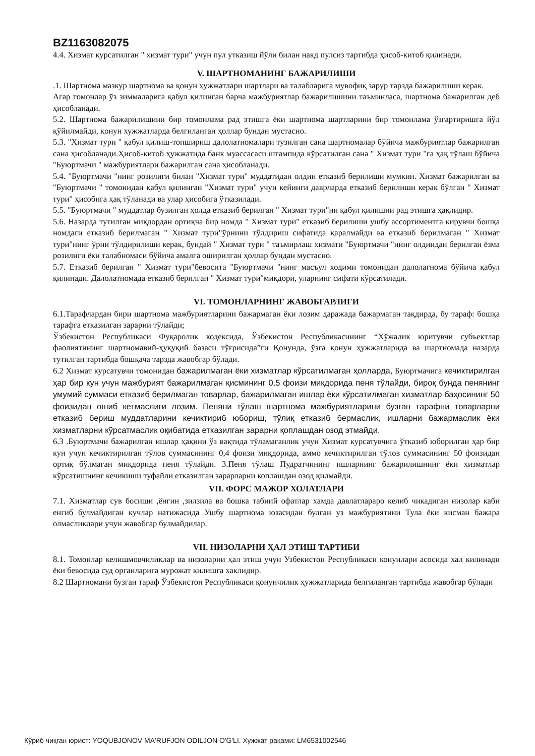BZ1163082075
4.4. Хизмат курсатилган " хизмат тури" учун пул утказиш йўли билан накд пулсиз тартибда ҳисоб-китоб қилинади.
V. ШАРТНОМАНИНГ БАЖАРИЛИШИ
.1. Шартнома мазкур шартнома ва қонун ҳужжатлари шартлари ва талабларига мувофиқ зарур тарзда бажарилиши керак.
Агар томонлар ўз зиммаларига қабул қилинган барча мажбуриятлар бажарилишини таъминласа, шартнома бажарилган деб ҳисобланади.
5.2. Шартнома бажарилишини бир томонлама рад этишга ёки шартнома шартларини бир томонлама ўзгартиришга йўл қўйилмайди, қонун хужжатларда белгиланган ҳоллар бундан мустасно.
5.3. "Хизмат тури " қабул қилиш-топшириш далолатномалари тузилган сана шартномалар бўйича мажбуриятлар бажарилган сана ҳисобланади.Ҳисоб-китоб ҳужжатида банк муассасаси штампида кўрсатилган сана " Хизмат тури "га ҳақ тўлаш бўйича "Буюртмачи " мажбуриятлари бажарилган сана ҳисобланади.
5.4. "Буюртмачи "нинг розилиги билан "Хизмат тури" муддатидан олдин етказиб берилиши мумкин. Хизмат бажарилган ва "Буюртмачи " томонидан қабул қилинган "Хизмат тури" учун кейинги даврларда етказиб берилиши керак бўлган " Хизмат тури" ҳисобига ҳақ тўланади ва улар ҳисобига ўтказилади.
5.5. "Буюртмачи " муддатлар бузилган ҳолда етказиб берилган " Хизмат тури"ни қабул қилишни рад этишга ҳақлидир.
5.6. Назарда тутилган миқдордан ортиқча бир номда " Хизмат тури" етказиб берилиши ушбу ассортиментга кирувчи бошқа номдаги етказиб берилмаган " Хизмат тури"ўрнини тўлдириш сифатида қаралмайди ва етказиб берилмаган " Хизмат тури"нинг ўрни тўлдирилиши керак, бундай " Хизмат тури " таъмирлаш хизмати "Буюртмачи "нинг олдиндан берилган ёзма розилиги ёки талабномаси бўйича амалга оширилган ҳоллар бундан мустасно.
5.7. Етказиб берилган " Хизмат тури"бевосита "Буюртмачи "нинг масъул ходими томонидан далолагнома бўйича қабул қилинади. Далолатномада етказиб берилган " Хизмат тури"миқдори, уларнинг сифати кўрсатилади.
VI. ТОМОНЛАРНИНГ ЖАВОБГАРЛИГИ
6.1.Тарафлардан бири шартнома мажбуриятларини бажармаган ёки лозим даражада бажармаган тақдирда, бу тараф: бошқа тарафга етказилган зарарни тўлайди;
Ўзбекистон Республикаси Фуқаролик кодексида, Ўзбекистон Республикасининг “Хўжалик юритувчи субъектлар фаолиятининг шартномавий-ҳуқуқий базаси тўғрисида”ги Қонунда, ўзга қонун ҳужжатларида ва шартномада назарда тутилган тартибда бошқача тарзда жавобгар бўлади.
6.2 Хизмат курсатувчи томонидан бажарилмаган ёки хизматлар кўрсатилмаган ҳолларда, Буюртмачига кечиктирилган ҳар бир кун учун мажбурият бажарилмаган қисмининг 0,5 фоизи миқдорида пеня тўлайди, бироқ бунда пенянинг умумий суммаси етказиб берилмаган товарлар, бажарилмаган ишлар ёки кўрсатилмаган хизматлар баҳосининг 50 фоизидан ошиб кетмаслиги лозим. Пеняни тўлаш шартнома мажбуриятларини бузган тарафни товарларни етказиб бериш муддатларини кечиктириб юбориш, тўлиқ етказиб бермаслик, ишларни бажармаслик ёки хизматларни кўрсатмаслик оқибатида етказилган зарарни қоплашдан озод этмайди.
6.3 .Буюртмачи бажарилган ишлар ҳақини ўз вақтида тўламаганлик учун Хизмат курсатувчига ўтказиб юборилган ҳар бир кун учун кечиктирилган тўлов суммасининг 0,4 фоизи миқдорида, аммо кечиктирилган тўлов суммасининг 50 фоизидан ортиқ бўлмаган миқдорида пеня тўлайди. 3.Пеня тўлаш Пудратчининг ишларнинг бажарилишнинг ёки хизматлар кўрсатишнинг кечикиши туфайли етказилган зарарларни коплашдан озод қилмайди.
VII. ФОРС МАЖОР ХОЛАТЛАРИ
7.1. Хизматлар сув босиши ,ёнгин ,зилзила ва бошка табиий офатлар хамда давлатлараро келиб чикадиган низолар каби енгиб булмайдиган кучлар натижасида Ушбу шартнома юзасидан булган уз мажбуриятини Тула ёки кисман бажара олмасликлари учун жавобгар булмайдилар.
VII. НИЗОЛАРНИ ҲАЛ ЭТИШ ТАРТИБИ
8.1. Томонлар келишмовчиликлар ва низоларни ҳал этиш учун Узбекистон Республикаси конунлари асосида хал килинади ёки бевосида суд органларига мурожат килишга хаклидир.
8.2 Шартномани бузган тараф Ўзбекистон Республикаси қонунчилик ҳужжатларида белгиланган тартибда жавобгар бўлади
Кўриб чиқган юрист: YOQUBJONOV MA'RUFJON ODILJON O'G'LI. Хужжат рақами: LM6531002546